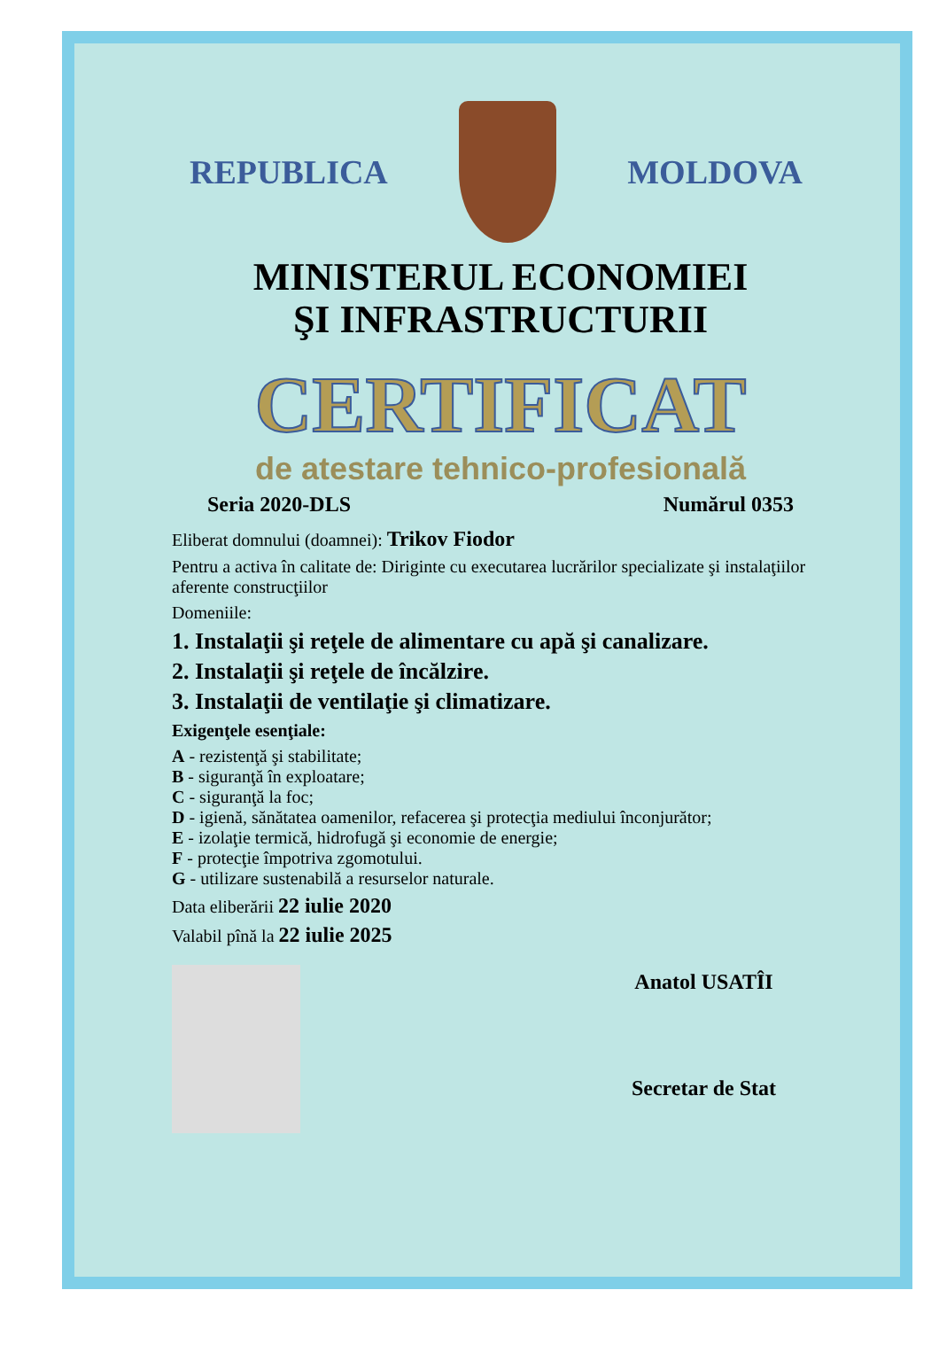REPUBLICA MOLDOVA
MINISTERUL ECONOMIEI
ŞI INFRASTRUCTURII
CERTIFICAT
de atestare tehnico-profesională
Seria 2020-DLS Numărul 0353
Eliberat domnului (doamnei): Trikov Fiodor
Pentru a activa în calitate de: Diriginte cu executarea lucrărilor specializate şi instalaţiilor aferente construcţiilor
Domeniile:
1. Instalaţii şi reţele de alimentare cu apă şi canalizare.
2. Instalaţii şi reţele de încălzire.
3. Instalaţii de ventilaţie şi climatizare.
Exigenţele esenţiale:
A - rezistenţă şi stabilitate;
B - siguranţă în exploatare;
C - siguranţă la foc;
D - igienă, sănătatea oamenilor, refacerea şi protecţia mediului înconjurător;
E - izolaţie termică, hidrofugă şi economie de energie;
F - protecţie împotriva zgomotului.
G - utilizare sustenabilă a resurselor naturale.
Data eliberării 22 iulie 2020
Valabil pînă la 22 iulie 2025
Anatol USATÎI
Secretar de Stat